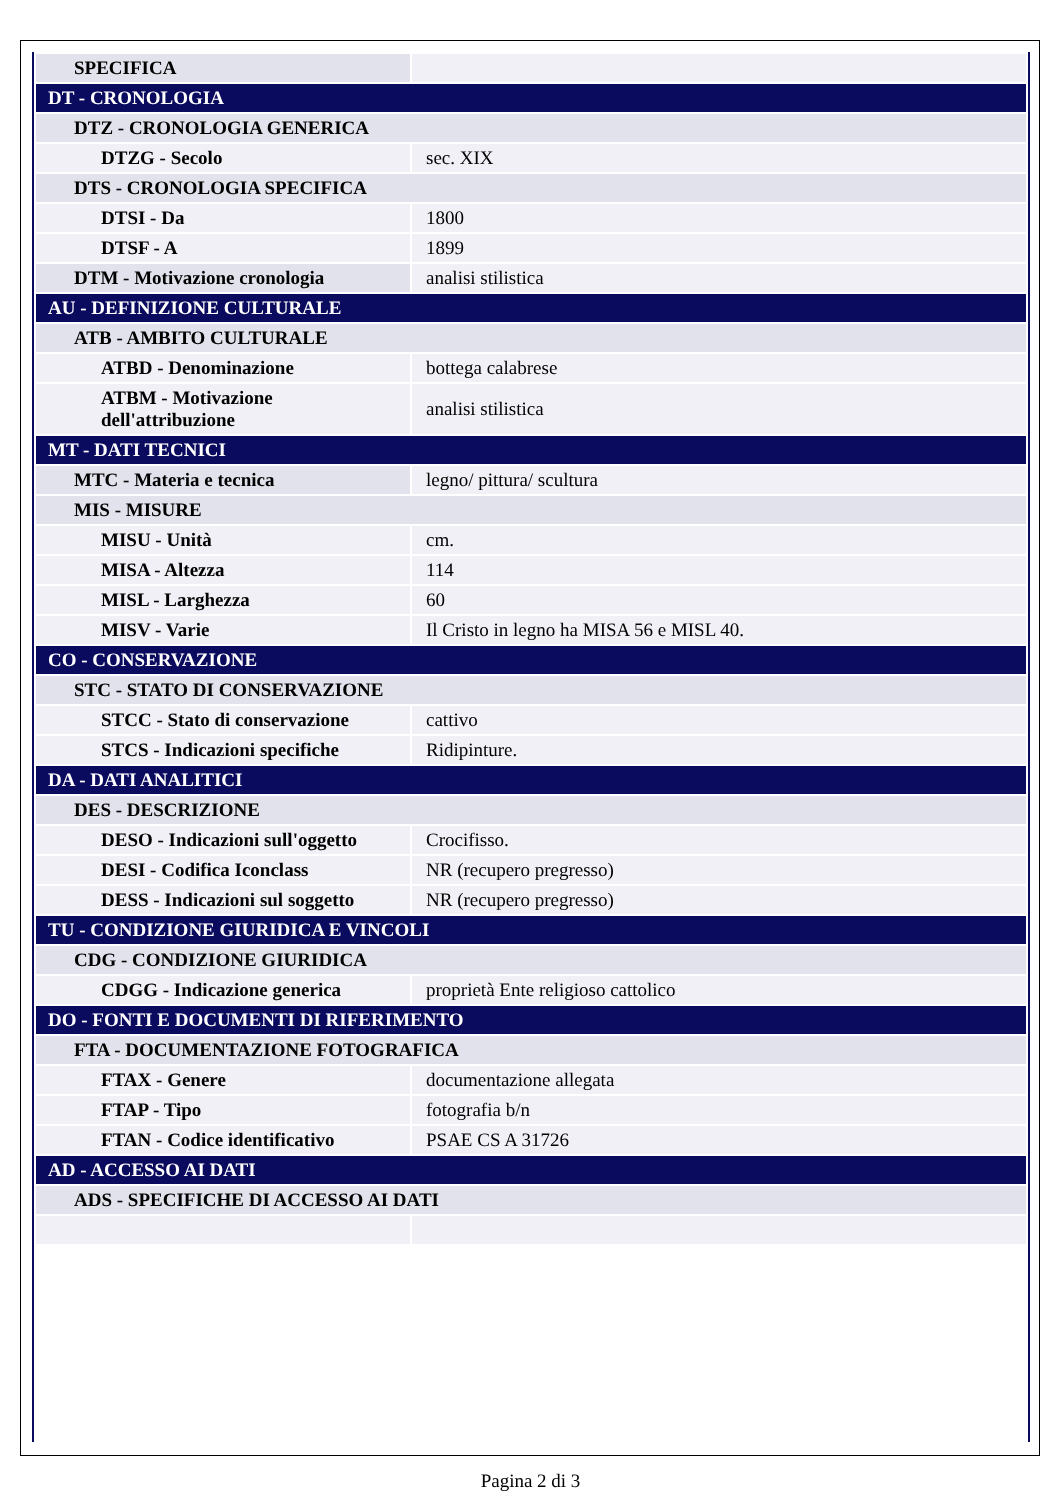| SPECIFICA | |
| DT - CRONOLOGIA | |
| DTZ - CRONOLOGIA GENERICA | |
| DTZG - Secolo | sec. XIX |
| DTS - CRONOLOGIA SPECIFICA | |
| DTSI - Da | 1800 |
| DTSF - A | 1899 |
| DTM - Motivazione cronologia | analisi stilistica |
| AU - DEFINIZIONE CULTURALE | |
| ATB - AMBITO CULTURALE | |
| ATBD - Denominazione | bottega calabrese |
| ATBM - Motivazione dell'attribuzione | analisi stilistica |
| MT - DATI TECNICI | |
| MTC - Materia e tecnica | legno/ pittura/ scultura |
| MIS - MISURE | |
| MISU - Unità | cm. |
| MISA - Altezza | 114 |
| MISL - Larghezza | 60 |
| MISV - Varie | Il Cristo in legno ha MISA 56 e MISL 40. |
| CO - CONSERVAZIONE | |
| STC - STATO DI CONSERVAZIONE | |
| STCC - Stato di conservazione | cattivo |
| STCS - Indicazioni specifiche | Ridipinture. |
| DA - DATI ANALITICI | |
| DES - DESCRIZIONE | |
| DESO - Indicazioni sull'oggetto | Crocifisso. |
| DESI - Codifica Iconclass | NR (recupero pregresso) |
| DESS - Indicazioni sul soggetto | NR (recupero pregresso) |
| TU - CONDIZIONE GIURIDICA E VINCOLI | |
| CDG - CONDIZIONE GIURIDICA | |
| CDGG - Indicazione generica | proprietà Ente religioso cattolico |
| DO - FONTI E DOCUMENTI DI RIFERIMENTO | |
| FTA - DOCUMENTAZIONE FOTOGRAFICA | |
| FTAX - Genere | documentazione allegata |
| FTAP - Tipo | fotografia b/n |
| FTAN - Codice identificativo | PSAE CS A 31726 |
| AD - ACCESSO AI DATI | |
| ADS - SPECIFICHE DI ACCESSO AI DATI | |
Pagina 2 di 3